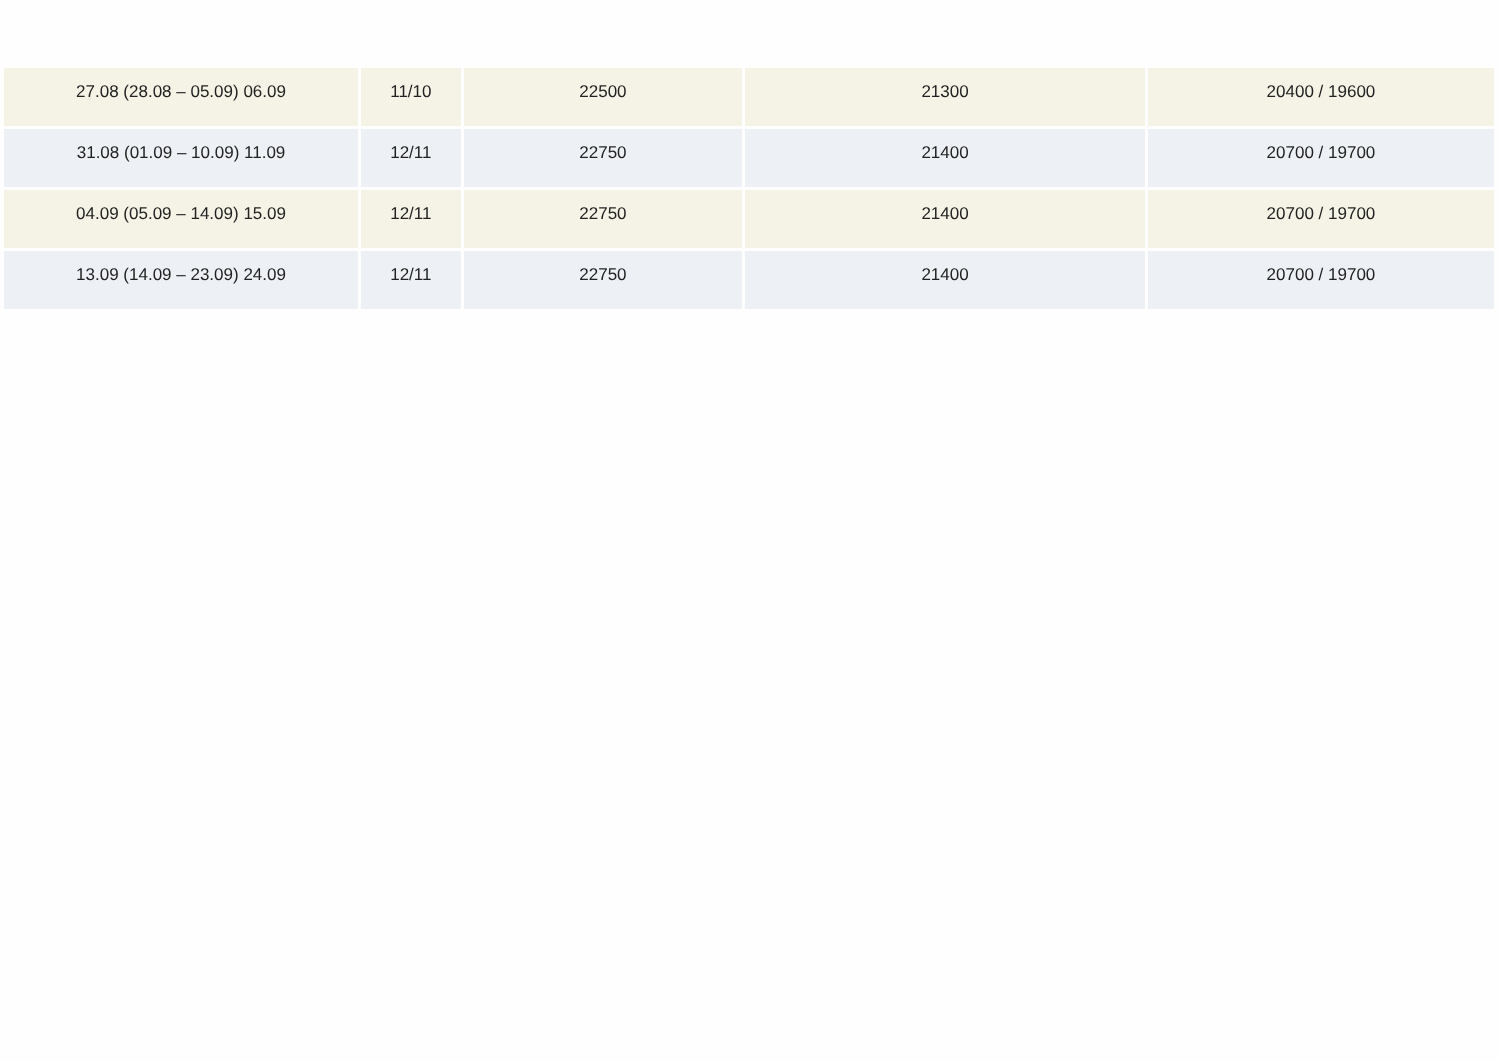| 27.08 (28.08 – 05.09) 06.09 | 11/10 | 22500 | 21300 | 20400 / 19600 |
| 31.08 (01.09 – 10.09) 11.09 | 12/11 | 22750 | 21400 | 20700 / 19700 |
| 04.09 (05.09 – 14.09) 15.09 | 12/11 | 22750 | 21400 | 20700 / 19700 |
| 13.09 (14.09 – 23.09) 24.09 | 12/11 | 22750 | 21400 | 20700 / 19700 |